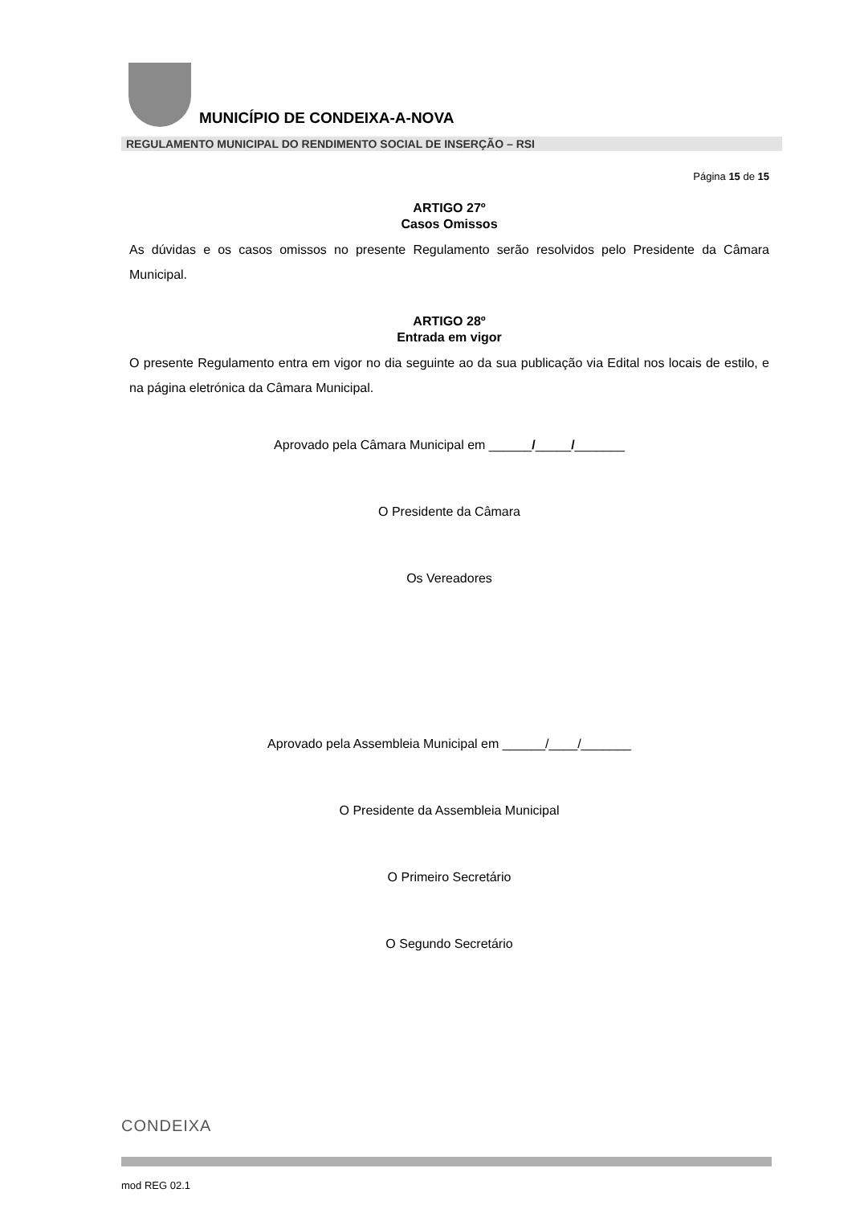MUNICÍPIO DE CONDEIXA-A-NOVA
REGULAMENTO MUNICIPAL DO RENDIMENTO SOCIAL DE INSERÇÃO – RSI
Página 15 de 15
ARTIGO 27º
Casos Omissos
As dúvidas e os casos omissos no presente Regulamento serão resolvidos pelo Presidente da Câmara Municipal.
ARTIGO 28º
Entrada em vigor
O presente Regulamento entra em vigor no dia seguinte ao da sua publicação via Edital nos locais de estilo, e na página eletrónica da Câmara Municipal.
Aprovado pela Câmara Municipal em ______/_____/_______
O Presidente da Câmara
Os Vereadores
Aprovado pela Assembleia Municipal em ______/____/_______
O Presidente da Assembleia Municipal
O Primeiro Secretário
O Segundo Secretário
CONDEIXA
mod REG 02.1